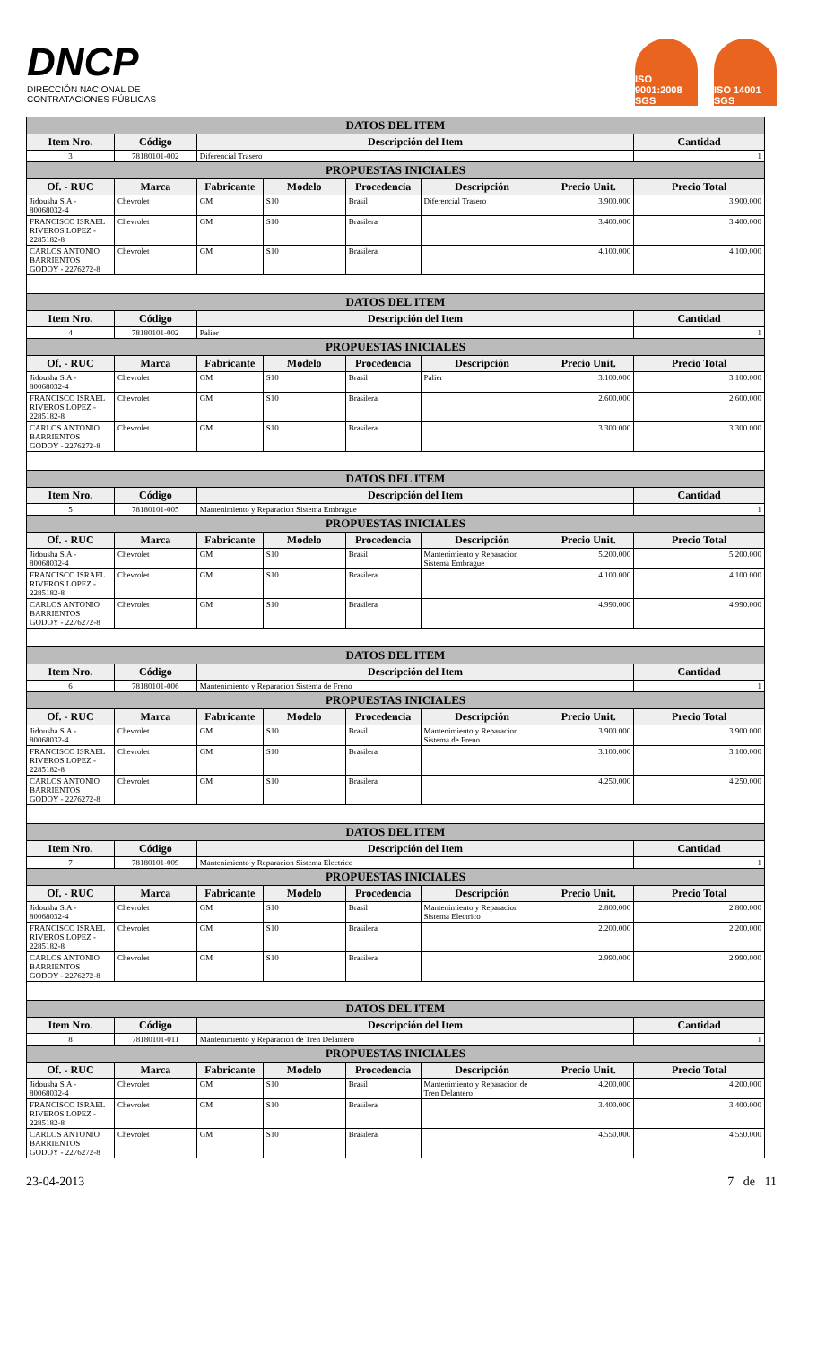DNCP
DIRECCIÓN NACIONAL DE
CONTRATACIONES PÚBLICAS
ISO 9001:2008 SGS
ISO 14001 SGS
| DATOS DEL ITEM | | | | | | | |
| Item Nro. | Código | Descripción del Item | | | | | Cantidad |
| 3 | 78180101-002 | Diferencial Trasero | | | | | 1 |
| PROPUESTAS INICIALES | | | | | | | |
| Of. - RUC | Marca | Fabricante | Modelo | Procedencia | Descripción | Precio Unit. | Precio Total |
| Jidousha S.A - 80068032-4 | Chevrolet | GM | S10 | Brasil | Diferencial Trasero | 3.900.000 | 3.900.000 |
| FRANCISCO ISRAEL RIVEROS LOPEZ - 2285182-8 | Chevrolet | GM | S10 | Brasilera | | 3.400.000 | 3.400.000 |
| CARLOS ANTONIO BARRIENTOS GODOY - 2276272-8 | Chevrolet | GM | S10 | Brasilera | | 4.100.000 | 4.100.000 |
| DATOS DEL ITEM | | | | | | | |
| Item Nro. | Código | Descripción del Item | | | | | Cantidad |
| 4 | 78180101-002 | Palier | | | | | 1 |
| PROPUESTAS INICIALES | | | | | | | |
| Of. - RUC | Marca | Fabricante | Modelo | Procedencia | Descripción | Precio Unit. | Precio Total |
| Jidousha S.A - 80068032-4 | Chevrolet | GM | S10 | Brasil | Palier | 3.100.000 | 3.100.000 |
| FRANCISCO ISRAEL RIVEROS LOPEZ - 2285182-8 | Chevrolet | GM | S10 | Brasilera | | 2.600.000 | 2.600.000 |
| CARLOS ANTONIO BARRIENTOS GODOY - 2276272-8 | Chevrolet | GM | S10 | Brasilera | | 3.300.000 | 3.300.000 |
| DATOS DEL ITEM | | | | | | | |
| Item Nro. | Código | Descripción del Item | | | | | Cantidad |
| 5 | 78180101-005 | Mantenimiento y Reparacion Sistema Embrague | | | | | 1 |
| PROPUESTAS INICIALES | | | | | | | |
| Of. - RUC | Marca | Fabricante | Modelo | Procedencia | Descripción | Precio Unit. | Precio Total |
| Jidousha S.A - 80068032-4 | Chevrolet | GM | S10 | Brasil | Mantenimiento y Reparacion Sistema Embrague | 5.200.000 | 5.200.000 |
| FRANCISCO ISRAEL RIVEROS LOPEZ - 2285182-8 | Chevrolet | GM | S10 | Brasilera | | 4.100.000 | 4.100.000 |
| CARLOS ANTONIO BARRIENTOS GODOY - 2276272-8 | Chevrolet | GM | S10 | Brasilera | | 4.990.000 | 4.990.000 |
| DATOS DEL ITEM | | | | | | | |
| Item Nro. | Código | Descripción del Item | | | | | Cantidad |
| 6 | 78180101-006 | Mantenimiento y Reparacion Sistema de Freno | | | | | 1 |
| PROPUESTAS INICIALES | | | | | | | |
| Of. - RUC | Marca | Fabricante | Modelo | Procedencia | Descripción | Precio Unit. | Precio Total |
| Jidousha S.A - 80068032-4 | Chevrolet | GM | S10 | Brasil | Mantenimiento y Reparacion Sistema de Freno | 3.900.000 | 3.900.000 |
| FRANCISCO ISRAEL RIVEROS LOPEZ - 2285182-8 | Chevrolet | GM | S10 | Brasilera | | 3.100.000 | 3.100.000 |
| CARLOS ANTONIO BARRIENTOS GODOY - 2276272-8 | Chevrolet | GM | S10 | Brasilera | | 4.250.000 | 4.250.000 |
| DATOS DEL ITEM | | | | | | | |
| Item Nro. | Código | Descripción del Item | | | | | Cantidad |
| 7 | 78180101-009 | Mantenimiento y Reparacion Sistema Electrico | | | | | 1 |
| PROPUESTAS INICIALES | | | | | | | |
| Of. - RUC | Marca | Fabricante | Modelo | Procedencia | Descripción | Precio Unit. | Precio Total |
| Jidousha S.A - 80068032-4 | Chevrolet | GM | S10 | Brasil | Mantenimiento y Reparacion Sistema Electrico | 2.800.000 | 2.800.000 |
| FRANCISCO ISRAEL RIVEROS LOPEZ - 2285182-8 | Chevrolet | GM | S10 | Brasilera | | 2.200.000 | 2.200.000 |
| CARLOS ANTONIO BARRIENTOS GODOY - 2276272-8 | Chevrolet | GM | S10 | Brasilera | | 2.990.000 | 2.990.000 |
| DATOS DEL ITEM | | | | | | | |
| Item Nro. | Código | Descripción del Item | | | | | Cantidad |
| 8 | 78180101-011 | Mantenimiento y Reparacion de Tren Delantero | | | | | 1 |
| PROPUESTAS INICIALES | | | | | | | |
| Of. - RUC | Marca | Fabricante | Modelo | Procedencia | Descripción | Precio Unit. | Precio Total |
| Jidousha S.A - 80068032-4 | Chevrolet | GM | S10 | Brasil | Mantenimiento y Reparacion de Tren Delantero | 4.200.000 | 4.200.000 |
| FRANCISCO ISRAEL RIVEROS LOPEZ - 2285182-8 | Chevrolet | GM | S10 | Brasilera | | 3.400.000 | 3.400.000 |
| CARLOS ANTONIO BARRIENTOS GODOY - 2276272-8 | Chevrolet | GM | S10 | Brasilera | | 4.550.000 | 4.550.000 |
23-04-2013 7 de 11